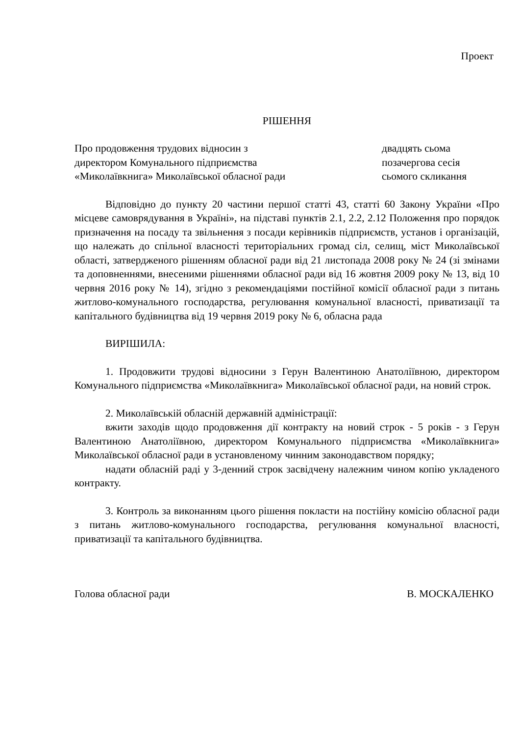Проект
РІШЕННЯ
Про продовження трудових відносин з директором Комунального підприємства «Миколаївкнига» Миколаївської обласної ради
двадцять сьома
позачергова сесія
сьомого скликання
Відповідно до пункту 20 частини першої статті 43, статті 60 Закону України «Про місцеве самоврядування в Україні», на підставі пунктів 2.1, 2.2, 2.12 Положення про порядок призначення на посаду та звільнення з посади керівників підприємств, установ і організацій, що належать до спільної власності територіальних громад сіл, селищ, міст Миколаївської області, затвердженого рішенням обласної ради від 21 листопада 2008 року № 24 (зі змінами та доповненнями, внесеними рішеннями обласної ради від 16 жовтня 2009 року № 13, від 10 червня 2016 року № 14), згідно з рекомендаціями постійної комісії обласної ради з питань житлово-комунального господарства, регулювання комунальної власності, приватизації та капітального будівництва від 19 червня 2019 року № 6, обласна рада
ВИРІШИЛА:
1. Продовжити трудові відносини з Герун Валентиною Анатоліївною, директором Комунального підприємства «Миколаївкнига» Миколаївської обласної ради, на новий строк.
2. Миколаївській обласній державній адміністрації:
вжити заходів щодо продовження дії контракту на новий строк - 5 років - з Герун Валентиною Анатоліївною, директором Комунального підприємства «Миколаївкнига» Миколаївської обласної ради в установленому чинним законодавством порядку;
надати обласній раді у 3-денний строк засвідчену належним чином копію укладеного контракту.
3. Контроль за виконанням цього рішення покласти на постійну комісію обласної ради з питань житлово-комунального господарства, регулювання комунальної власності, приватизації та капітального будівництва.
Голова обласної ради В. МОСКАЛЕНКО